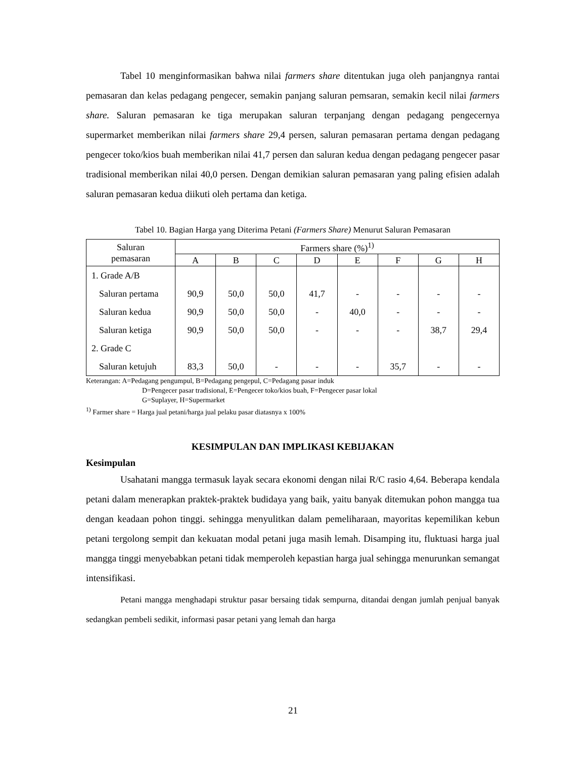Tabel 10 menginformasikan bahwa nilai farmers share ditentukan juga oleh panjangnya rantai pemasaran dan kelas pedagang pengecer, semakin panjang saluran pemsaran, semakin kecil nilai farmers share. Saluran pemasaran ke tiga merupakan saluran terpanjang dengan pedagang pengecernya supermarket memberikan nilai farmers share 29,4 persen, saluran pemasaran pertama dengan pedagang pengecer toko/kios buah memberikan nilai 41,7 persen dan saluran kedua dengan pedagang pengecer pasar tradisional memberikan nilai 40,0 persen. Dengan demikian saluran pemasaran yang paling efisien adalah saluran pemasaran kedua diikuti oleh pertama dan ketiga.
Tabel 10. Bagian Harga yang Diterima Petani (Farmers Share) Menurut Saluran Pemasaran
| Saluran pemasaran | Farmers share (%)<sup>1)</sup> | | | | | | | |
| --- | --- | --- | --- | --- | --- | --- | --- | --- |
| | A | B | C | D | E | F | G | H |
| 1. Grade A/B | | | | | | | | |
| Saluran pertama | 90,9 | 50,0 | 50,0 | 41,7 | - | - | - | - |
| Saluran kedua | 90,9 | 50,0 | 50,0 | - | 40,0 | - | - | - |
| Saluran ketiga | 90,9 | 50,0 | 50,0 | - | - | - | 38,7 | 29,4 |
| 2. Grade C | | | | | | | | |
| Saluran ketujuh | 83,3 | 50,0 | - | - | - | 35,7 | - | - |
Keterangan: A=Pedagang pengumpul, B=Pedagang pengepul, C=Pedagang pasar induk
D=Pengecer pasar tradisional, E=Pengecer toko/kios buah, F=Pengecer pasar lokal
G=Suplayer, H=Supermarket
<sup>1)</sup> Farmer share = Harga jual petani/harga jual pelaku pasar diatasnya x 100%
KESIMPULAN DAN IMPLIKASI KEBIJAKAN
Kesimpulan
Usahatani mangga termasuk layak secara ekonomi dengan nilai R/C rasio 4,64. Beberapa kendala petani dalam menerapkan praktek-praktek budidaya yang baik, yaitu banyak ditemukan pohon mangga tua dengan keadaan pohon tinggi. sehingga menyulitkan dalam pemeliharaan, mayoritas kepemilikan kebun petani tergolong sempit dan kekuatan modal petani juga masih lemah. Disamping itu, fluktuasi harga jual mangga tinggi menyebabkan petani tidak memperoleh kepastian harga jual sehingga menurunkan semangat intensifikasi.
Petani mangga menghadapi struktur pasar bersaing tidak sempurna, ditandai dengan jumlah penjual banyak sedangkan pembeli sedikit, informasi pasar petani yang lemah dan harga
21